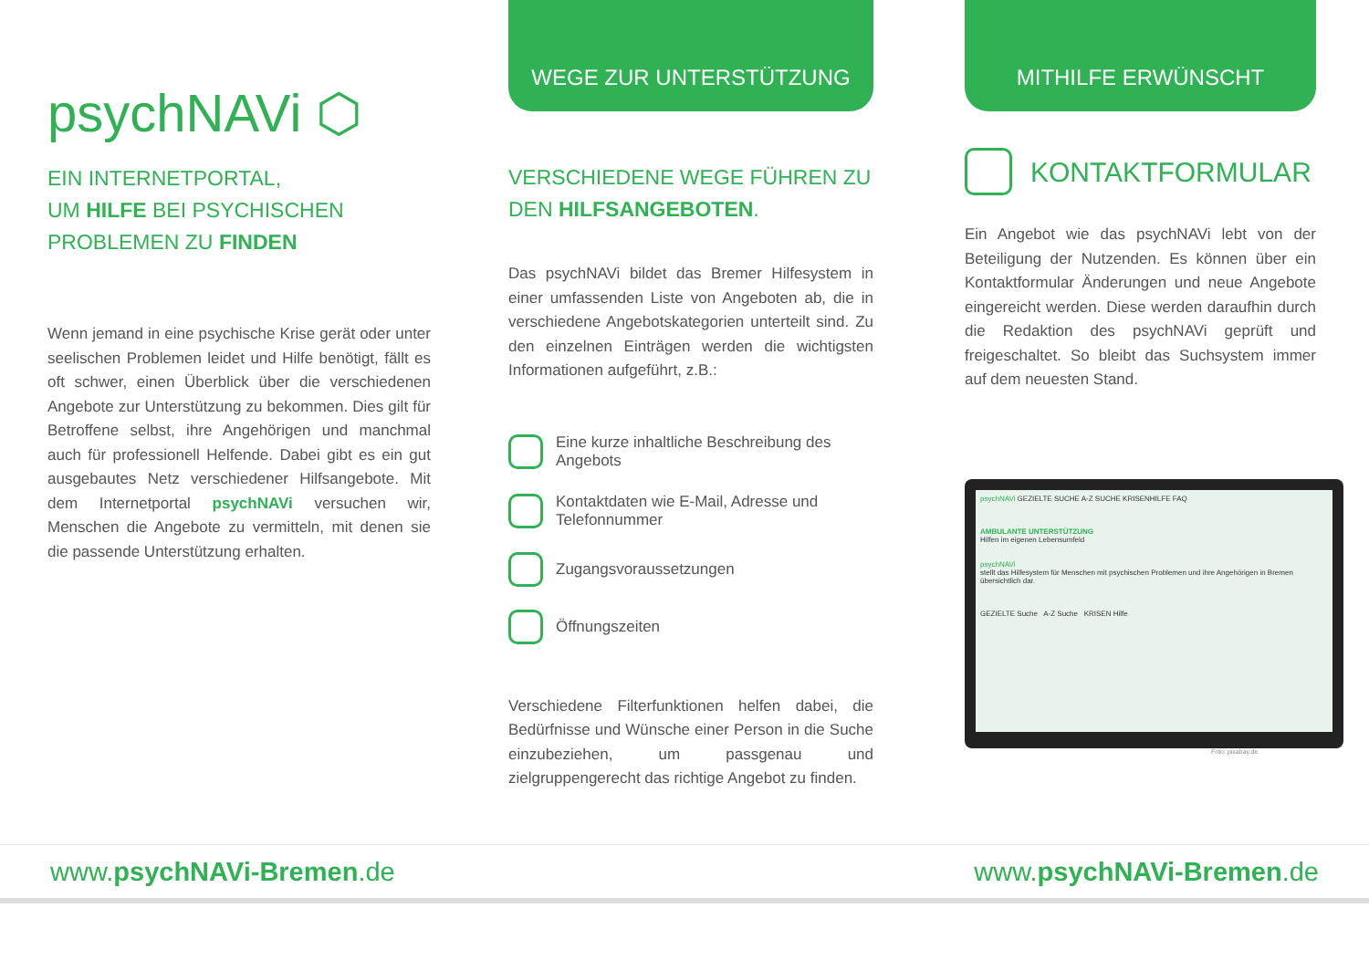psychNAVi ⬡
EIN INTERNETPORTAL,
UM HILFE BEI PSYCHISCHEN
PROBLEMEN ZU FINDEN
Wenn jemand in eine psychische Krise gerät oder unter seelischen Problemen leidet und Hilfe benötigt, fällt es oft schwer, einen Überblick über die verschiedenen Angebote zur Unterstützung zu bekommen. Dies gilt für Betroffene selbst, ihre Angehörigen und manchmal auch für professionell Helfende. Dabei gibt es ein gut ausgebautes Netz verschiedener Hilfsangebote. Mit dem Internetportal psychNAVi versuchen wir, Menschen die Angebote zu vermitteln, mit denen sie die passende Unterstützung erhalten.
WEGE ZUR UNTERSTÜTZUNG
VERSCHIEDENE WEGE FÜHREN ZU DEN HILFSANGEBOTEN.
Das psychNAVi bildet das Bremer Hilfesystem in einer umfassenden Liste von Angeboten ab, die in verschiedene Angebotskategorien unterteilt sind. Zu den einzelnen Einträgen werden die wichtigsten Informationen aufgeführt, z.B.:
Eine kurze inhaltliche Beschreibung des Angebots
Kontaktdaten wie E-Mail, Adresse und Telefonnummer
Zugangsvoraussetzungen
Öffnungszeiten
Verschiedene Filterfunktionen helfen dabei, die Bedürfnisse und Wünsche einer Person in die Suche einzubeziehen, um passgenau und zielgruppengerecht das richtige Angebot zu finden.
MITHILFE ERWÜNSCHT
KONTAKTFORMULAR
Ein Angebot wie das psychNAVi lebt von der Beteiligung der Nutzenden. Es können über ein Kontaktformular Änderungen und neue Angebote eingereicht werden. Diese werden daraufhin durch die Redaktion des psychNAVi geprüft und freigeschaltet. So bleibt das Suchsystem immer auf dem neuesten Stand.
psychNAVi GEZIELTE SUCHE A-Z SUCHE KRISENHILFE FAQ
AMBULANTE UNTERSTÜTZUNG
Hilfen im eigenen Lebensumfeld
psychNAVi
stellt das Hilfesystem für Menschen mit psychischen Problemen und ihre Angehörigen in Bremen übersichtlich dar.
GEZIELTE Suche A-Z Suche KRISEN Hilfe
Foto: pixabay.de
www.psychNAVi-Bremen.de www.psychNAVi-Bremen.de